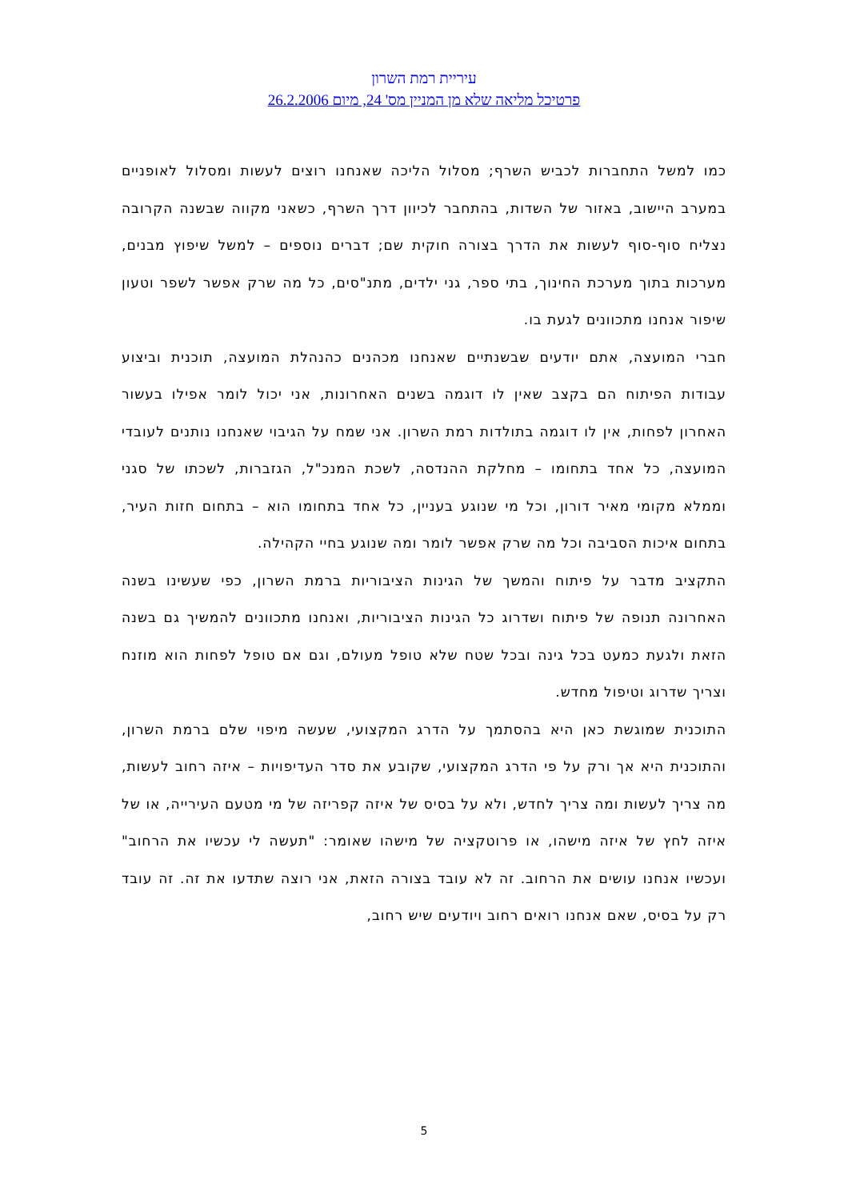עיריית רמת השרון
פרטיכל מליאה שלא מן המניין מס' 24, מיום 26.2.2006
כמו למשל התחברות לכביש השרף; מסלול הליכה שאנחנו רוצים לעשות ומסלול לאופניים במערב היישוב, באזור של השדות, בהתחבר לכיוון דרך השרף, כשאני מקווה שבשנה הקרובה נצליח סוף-סוף לעשות את הדרך בצורה חוקית שם; דברים נוספים – למשל שיפוץ מבנים, מערכות בתוך מערכת החינוך, בתי ספר, גני ילדים, מתנ"סים, כל מה שרק אפשר לשפר וטעון שיפור אנחנו מתכוונים לגעת בו.
חברי המועצה, אתם יודעים שבשנתיים שאנחנו מכהנים כהנהלת המועצה, תוכנית וביצוע עבודות הפיתוח הם בקצב שאין לו דוגמה בשנים האחרונות, אני יכול לומר אפילו בעשור האחרון לפחות, אין לו דוגמה בתולדות רמת השרון. אני שמח על הגיבוי שאנחנו נותנים לעובדי המועצה, כל אחד בתחומו – מחלקת ההנדסה, לשכת המנכ"ל, הגזברות, לשכתו של סגני וממלא מקומי מאיר דורון, וכל מי שנוגע בעניין, כל אחד בתחומו הוא – בתחום חזות העיר, בתחום איכות הסביבה וכל מה שרק אפשר לומר ומה שנוגע בחיי הקהילה.
התקציב מדבר על פיתוח והמשך של הגינות הציבוריות ברמת השרון, כפי שעשינו בשנה האחרונה תנופה של פיתוח ושדרוג כל הגינות הציבוריות, ואנחנו מתכוונים להמשיך גם בשנה הזאת ולגעת כמעט בכל גינה ובכל שטח שלא טופל מעולם, וגם אם טופל לפחות הוא מוזנח וצריך שדרוג וטיפול מחדש.
התוכנית שמוגשת כאן היא בהסתמך על הדרג המקצועי, שעשה מיפוי שלם ברמת השרון, והתוכנית היא אך ורק על פי הדרג המקצועי, שקובע את סדר העדיפויות – איזה רחוב לעשות, מה צריך לעשות ומה צריך לחדש, ולא על בסיס של איזה קפריזה של מי מטעם העירייה, או של איזה לחץ של איזה מישהו, או פרוטקציה של מישהו שאומר: "תעשה לי עכשיו את הרחוב" ועכשיו אנחנו עושים את הרחוב. זה לא עובד בצורה הזאת, אני רוצה שתדעו את זה. זה עובד רק על בסיס, שאם אנחנו רואים רחוב ויודעים שיש רחוב,
5